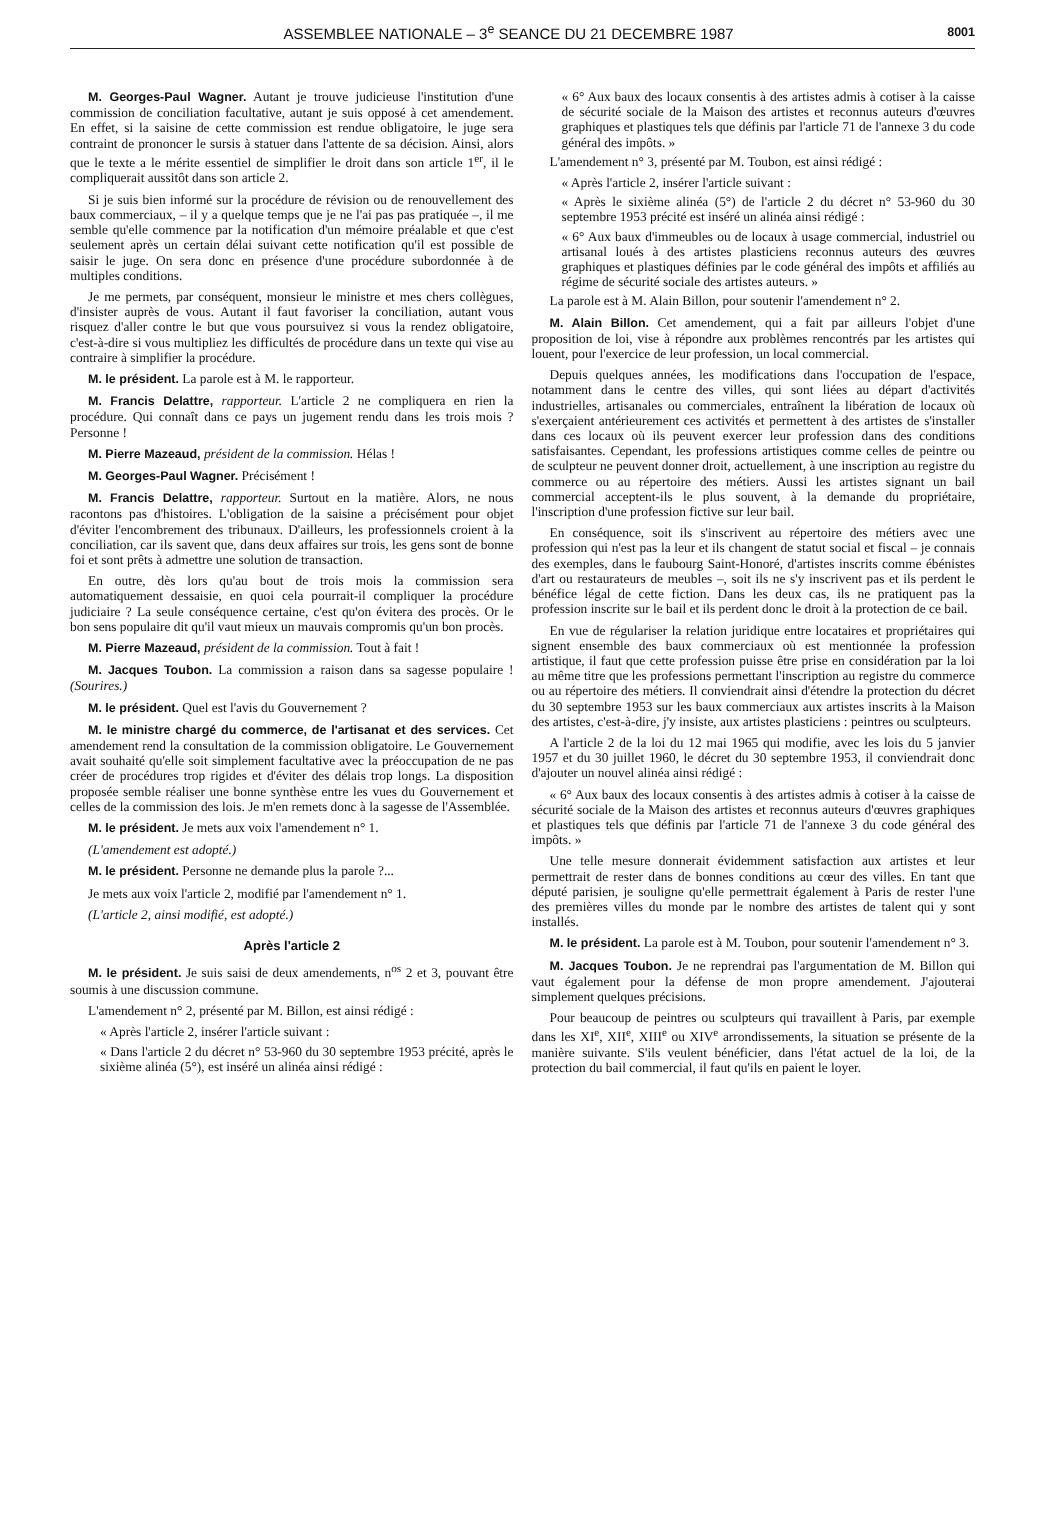ASSEMBLEE NATIONALE – 3<sup>e</sup> SEANCE DU 21 DECEMBRE 1987 8001
M. Georges-Paul Wagner. Autant je trouve judicieuse l'institution d'une commission de conciliation facultative, autant je suis opposé à cet amendement. En effet, si la saisine de cette commission est rendue obligatoire, le juge sera contraint de prononcer le sursis à statuer dans l'attente de sa décision. Ainsi, alors que le texte a le mérite essentiel de simplifier le droit dans son article 1<sup>er</sup>, il le compliquerait aussitôt dans son article 2.
Si je suis bien informé sur la procédure de révision ou de renouvellement des baux commerciaux, – il y a quelque temps que je ne l'ai pas pas pratiquée –, il me semble qu'elle commence par la notification d'un mémoire préalable et que c'est seulement après un certain délai suivant cette notification qu'il est possible de saisir le juge. On sera donc en présence d'une procédure subordonnée à de multiples conditions.
Je me permets, par conséquent, monsieur le ministre et mes chers collègues, d'insister auprès de vous. Autant il faut favoriser la conciliation, autant vous risquez d'aller contre le but que vous poursuivez si vous la rendez obligatoire, c'est-à-dire si vous multipliez les difficultés de procédure dans un texte qui vise au contraire à simplifier la procédure.
M. le président. La parole est à M. le rapporteur.
M. Francis Delattre, rapporteur. L'article 2 ne compliquera en rien la procédure. Qui connaît dans ce pays un jugement rendu dans les trois mois ? Personne !
M. Pierre Mazeaud, président de la commission. Hélas !
M. Georges-Paul Wagner. Précisément !
M. Francis Delattre, rapporteur. Surtout en la matière. Alors, ne nous racontons pas d'histoires. L'obligation de la saisine a précisément pour objet d'éviter l'encombrement des tribunaux. D'ailleurs, les professionnels croient à la conciliation, car ils savent que, dans deux affaires sur trois, les gens sont de bonne foi et sont prêts à admettre une solution de transaction.
En outre, dès lors qu'au bout de trois mois la commission sera automatiquement dessaisie, en quoi cela pourrait-il compliquer la procédure judiciaire ? La seule conséquence certaine, c'est qu'on évitera des procès. Or le bon sens populaire dit qu'il vaut mieux un mauvais compromis qu'un bon procès.
M. Pierre Mazeaud, président de la commission. Tout à fait !
M. Jacques Toubon. La commission a raison dans sa sagesse populaire ! (Sourires.)
M. le président. Quel est l'avis du Gouvernement ?
M. le ministre chargé du commerce, de l'artisanat et des services. Cet amendement rend la consultation de la commission obligatoire. Le Gouvernement avait souhaité qu'elle soit simplement facultative avec la préoccupation de ne pas créer de procédures trop rigides et d'éviter des délais trop longs. La disposition proposée semble réaliser une bonne synthèse entre les vues du Gouvernement et celles de la commission des lois. Je m'en remets donc à la sagesse de l'Assemblée.
M. le président. Je mets aux voix l'amendement n° 1.
(L'amendement est adopté.)
M. le président. Personne ne demande plus la parole ?...
Je mets aux voix l'article 2, modifié par l'amendement n° 1.
(L'article 2, ainsi modifié, est adopté.)
Après l'article 2
M. le président. Je suis saisi de deux amendements, n<sup>os</sup> 2 et 3, pouvant être soumis à une discussion commune.
L'amendement n° 2, présenté par M. Billon, est ainsi rédigé :
« Après l'article 2, insérer l'article suivant :
« Dans l'article 2 du décret n° 53-960 du 30 septembre 1953 précité, après le sixième alinéa (5°), est inséré un alinéa ainsi rédigé :
« 6° Aux baux des locaux consentis à des artistes admis à cotiser à la caisse de sécurité sociale de la Maison des artistes et reconnus auteurs d'œuvres graphiques et plastiques tels que définis par l'article 71 de l'annexe 3 du code général des impôts. »
L'amendement n° 3, présenté par M. Toubon, est ainsi rédigé :
« Après l'article 2, insérer l'article suivant :
« Après le sixième alinéa (5°) de l'article 2 du décret n° 53-960 du 30 septembre 1953 précité est inséré un alinéa ainsi rédigé :
« 6° Aux baux d'immeubles ou de locaux à usage commercial, industriel ou artisanal loués à des artistes plasticiens reconnus auteurs des œuvres graphiques et plastiques définies par le code général des impôts et affiliés au régime de sécurité sociale des artistes auteurs. »
La parole est à M. Alain Billon, pour soutenir l'amendement n° 2.
M. Alain Billon. Cet amendement, qui a fait par ailleurs l'objet d'une proposition de loi, vise à répondre aux problèmes rencontrés par les artistes qui louent, pour l'exercice de leur profession, un local commercial.
Depuis quelques années, les modifications dans l'occupation de l'espace, notamment dans le centre des villes, qui sont liées au départ d'activités industrielles, artisanales ou commerciales, entraînent la libération de locaux où s'exerçaient antérieurement ces activités et permettent à des artistes de s'installer dans ces locaux où ils peuvent exercer leur profession dans des conditions satisfaisantes. Cependant, les professions artistiques comme celles de peintre ou de sculpteur ne peuvent donner droit, actuellement, à une inscription au registre du commerce ou au répertoire des métiers. Aussi les artistes signant un bail commercial acceptent-ils le plus souvent, à la demande du propriétaire, l'inscription d'une profession fictive sur leur bail.
En conséquence, soit ils s'inscrivent au répertoire des métiers avec une profession qui n'est pas la leur et ils changent de statut social et fiscal – je connais des exemples, dans le faubourg Saint-Honoré, d'artistes inscrits comme ébénistes d'art ou restaurateurs de meubles –, soit ils ne s'y inscrivent pas et ils perdent le bénéfice légal de cette fiction. Dans les deux cas, ils ne pratiquent pas la profession inscrite sur le bail et ils perdent donc le droit à la protection de ce bail.
En vue de régulariser la relation juridique entre locataires et propriétaires qui signent ensemble des baux commerciaux où est mentionnée la profession artistique, il faut que cette profession puisse être prise en considération par la loi au même titre que les professions permettant l'inscription au registre du commerce ou au répertoire des métiers. Il conviendrait ainsi d'étendre la protection du décret du 30 septembre 1953 sur les baux commerciaux aux artistes inscrits à la Maison des artistes, c'est-à-dire, j'y insiste, aux artistes plasticiens : peintres ou sculpteurs.
A l'article 2 de la loi du 12 mai 1965 qui modifie, avec les lois du 5 janvier 1957 et du 30 juillet 1960, le décret du 30 septembre 1953, il conviendrait donc d'ajouter un nouvel alinéa ainsi rédigé :
« 6° Aux baux des locaux consentis à des artistes admis à cotiser à la caisse de sécurité sociale de la Maison des artistes et reconnus auteurs d'œuvres graphiques et plastiques tels que définis par l'article 71 de l'annexe 3 du code général des impôts. »
Une telle mesure donnerait évidemment satisfaction aux artistes et leur permettrait de rester dans de bonnes conditions au cœur des villes. En tant que député parisien, je souligne qu'elle permettrait également à Paris de rester l'une des premières villes du monde par le nombre des artistes de talent qui y sont installés.
M. le président. La parole est à M. Toubon, pour soutenir l'amendement n° 3.
M. Jacques Toubon. Je ne reprendrai pas l'argumentation de M. Billon qui vaut également pour la défense de mon propre amendement. J'ajouterai simplement quelques précisions.
Pour beaucoup de peintres ou sculpteurs qui travaillent à Paris, par exemple dans les XI<sup>e</sup>, XII<sup>e</sup>, XIII<sup>e</sup> ou XIV<sup>e</sup> arrondissements, la situation se présente de la manière suivante. S'ils veulent bénéficier, dans l'état actuel de la loi, de la protection du bail commercial, il faut qu'ils en paient le loyer.